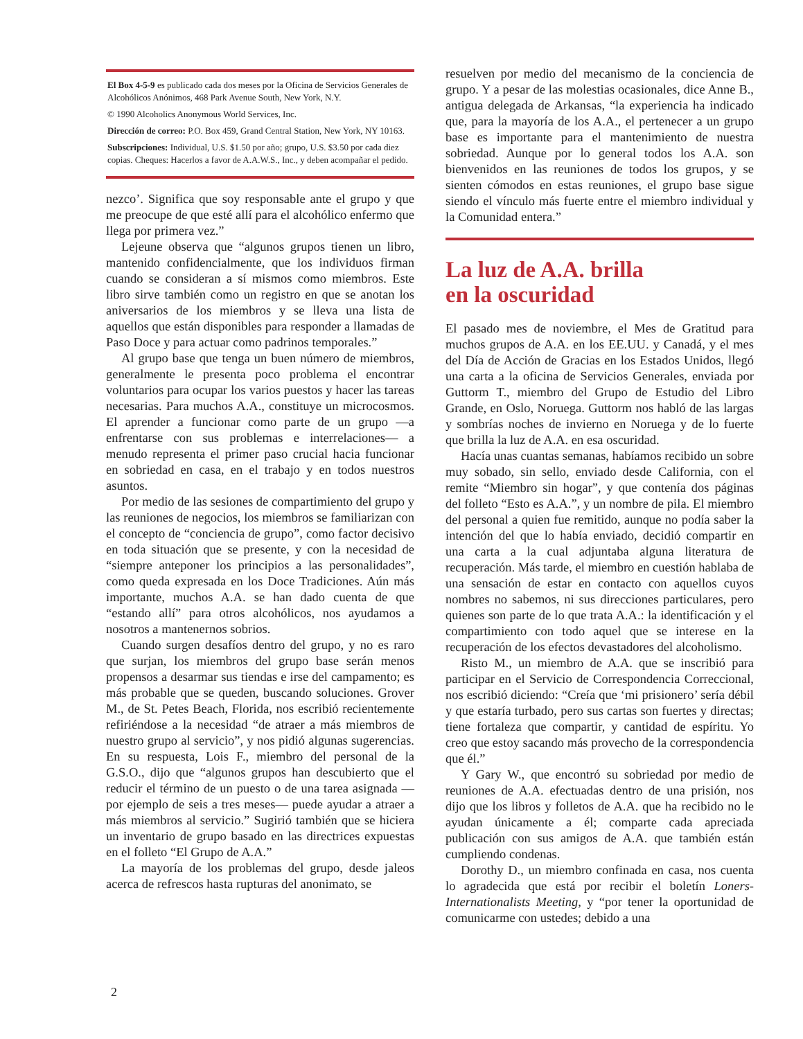El Box 4-5-9 es publicado cada dos meses por la Oficina de Servicios Generales de Alcohólicos Anónimos, 468 Park Avenue South, New York, N.Y.
© 1990 Alcoholics Anonymous World Services, Inc.
Dirección de correo: P.O. Box 459, Grand Central Station, New York, NY 10163.
Subscripciones: Individual, U.S. $1.50 por año; grupo, U.S. $3.50 por cada diez copias. Cheques: Hacerlos a favor de A.A.W.S., Inc., y deben acompañar el pedido.
nezco’. Significa que soy responsable ante el grupo y que me preocupe de que esté allí para el alcohólico enfermo que llega por primera vez.”
Lejeune observa que “algunos grupos tienen un libro, mantenido confidencialmente, que los individuos firman cuando se consideran a sí mismos como miembros. Este libro sirve también como un registro en que se anotan los aniversarios de los miembros y se lleva una lista de aquellos que están disponibles para responder a llamadas de Paso Doce y para actuar como padrinos temporales.”
Al grupo base que tenga un buen número de miembros, generalmente le presenta poco problema el encontrar voluntarios para ocupar los varios puestos y hacer las tareas necesarias. Para muchos A.A., constituye un microcosmos. El aprender a funcionar como parte de un grupo —a enfrentarse con sus problemas e interrelaciones— a menudo representa el primer paso crucial hacia funcionar en sobriedad en casa, en el trabajo y en todos nuestros asuntos.
Por medio de las sesiones de compartimiento del grupo y las reuniones de negocios, los miembros se familiarizan con el concepto de “conciencia de grupo”, como factor decisivo en toda situación que se presente, y con la necesidad de “siempre anteponer los principios a las personalidades”, como queda expresada en los Doce Tradiciones. Aún más importante, muchos A.A. se han dado cuenta de que “estando allí” para otros alcohólicos, nos ayudamos a nosotros a mantenernos sobrios.
Cuando surgen desafíos dentro del grupo, y no es raro que surjan, los miembros del grupo base serán menos propensos a desarmar sus tiendas e irse del campamento; es más probable que se queden, buscando soluciones. Grover M., de St. Petes Beach, Florida, nos escribió recientemente refiriéndose a la necesidad “de atraer a más miembros de nuestro grupo al servicio”, y nos pidió algunas sugerencias. En su respuesta, Lois F., miembro del personal de la G.S.O., dijo que “algunos grupos han descubierto que el reducir el término de un puesto o de una tarea asignada —por ejemplo de seis a tres meses— puede ayudar a atraer a más miembros al servicio.” Sugirió también que se hiciera un inventario de grupo basado en las directrices expuestas en el folleto “El Grupo de A.A.”
La mayoría de los problemas del grupo, desde jaleos acerca de refrescos hasta rupturas del anonimato, se
resuelven por medio del mecanismo de la conciencia de grupo. Y a pesar de las molestias ocasionales, dice Anne B., antigua delegada de Arkansas, “la experiencia ha indicado que, para la mayoría de los A.A., el pertenecer a un grupo base es importante para el mantenimiento de nuestra sobriedad. Aunque por lo general todos los A.A. son bienvenidos en las reuniones de todos los grupos, y se sienten cómodos en estas reuniones, el grupo base sigue siendo el vínculo más fuerte entre el miembro individual y la Comunidad entera.”
La luz de A.A. brilla
en la oscuridad
El pasado mes de noviembre, el Mes de Gratitud para muchos grupos de A.A. en los EE.UU. y Canadá, y el mes del Día de Acción de Gracias en los Estados Unidos, llegó una carta a la oficina de Servicios Generales, enviada por Guttorm T., miembro del Grupo de Estudio del Libro Grande, en Oslo, Noruega. Guttorm nos habló de las largas y sombrías noches de invierno en Noruega y de lo fuerte que brilla la luz de A.A. en esa oscuridad.
Hacía unas cuantas semanas, habíamos recibido un sobre muy sobado, sin sello, enviado desde California, con el remite “Miembro sin hogar”, y que contenía dos páginas del folleto “Esto es A.A.”, y un nombre de pila. El miembro del personal a quien fue remitido, aunque no podía saber la intención del que lo había enviado, decidió compartir en una carta a la cual adjuntaba alguna literatura de recuperación. Más tarde, el miembro en cuestión hablaba de una sensación de estar en contacto con aquellos cuyos nombres no sabemos, ni sus direcciones particulares, pero quienes son parte de lo que trata A.A.: la identificación y el compartimiento con todo aquel que se interese en la recuperación de los efectos devastadores del alcoholismo.
Risto M., un miembro de A.A. que se inscribió para participar en el Servicio de Correspondencia Correccional, nos escribió diciendo: “Creía que ‘mi prisionero’ sería débil y que estaría turbado, pero sus cartas son fuertes y directas; tiene fortaleza que compartir, y cantidad de espíritu. Yo creo que estoy sacando más provecho de la correspondencia que él.”
Y Gary W., que encontró su sobriedad por medio de reuniones de A.A. efectuadas dentro de una prisión, nos dijo que los libros y folletos de A.A. que ha recibido no le ayudan únicamente a él; comparte cada apreciada publicación con sus amigos de A.A. que también están cumpliendo condenas.
Dorothy D., un miembro confinada en casa, nos cuenta lo agradecida que está por recibir el boletín Loners-Internationalists Meeting, y “por tener la oportunidad de comunicarme con ustedes; debido a una
2